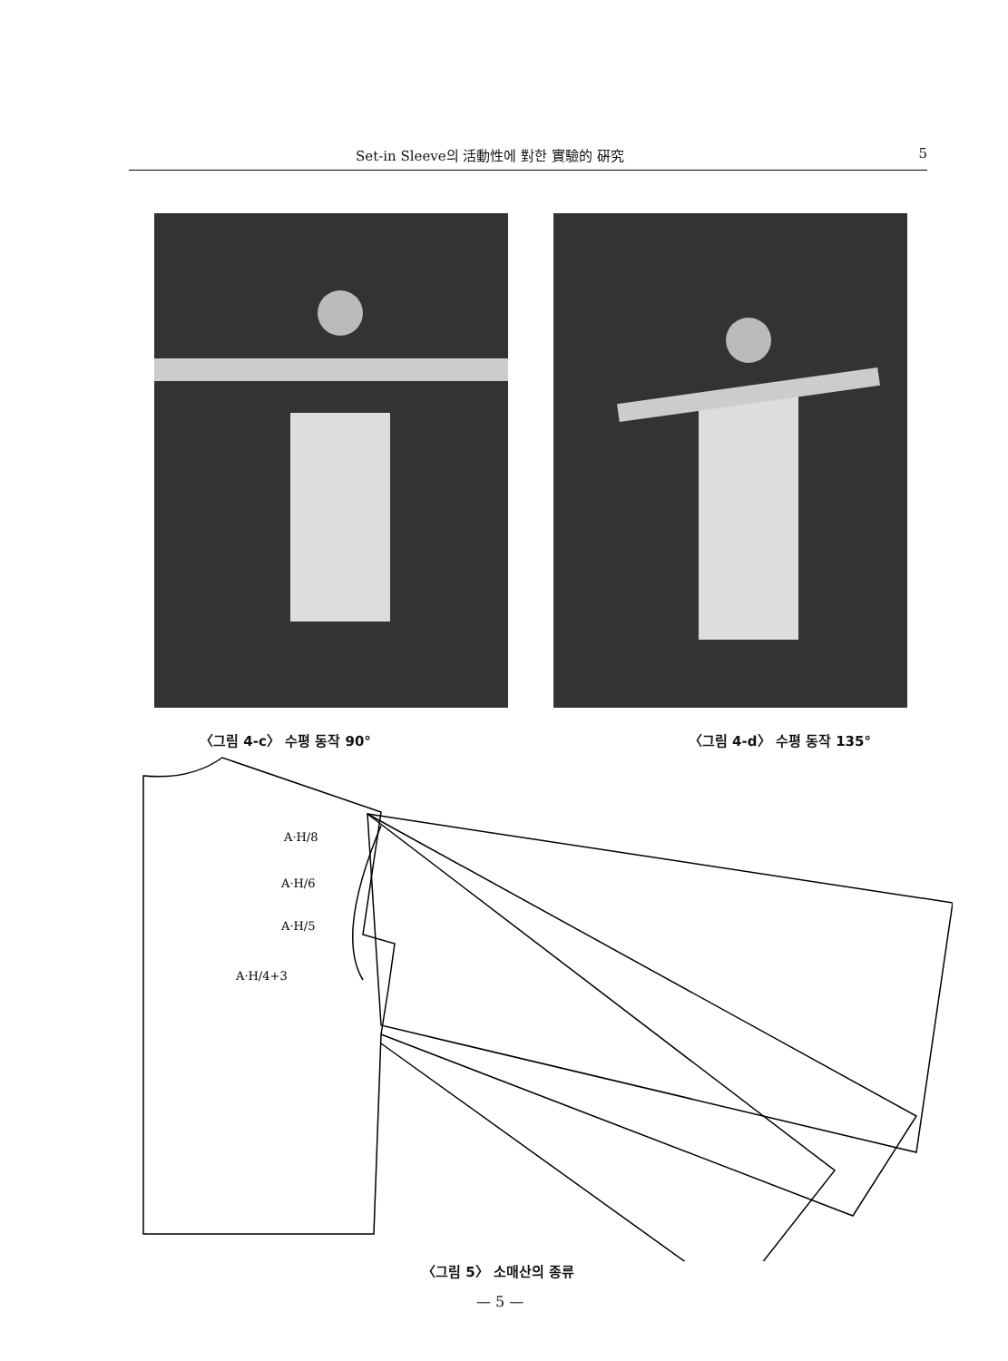Set-in Sleeve의 活動性에 對한 實驗的 硏究 5
〈그림 4-c〉 수평 동작 90° 〈그림 4-d〉 수평 동작 135°
A·H/8
A·H/6
A·H/5
A·H/4+3
〈그림 5〉 소매산의 종류
— 5 —